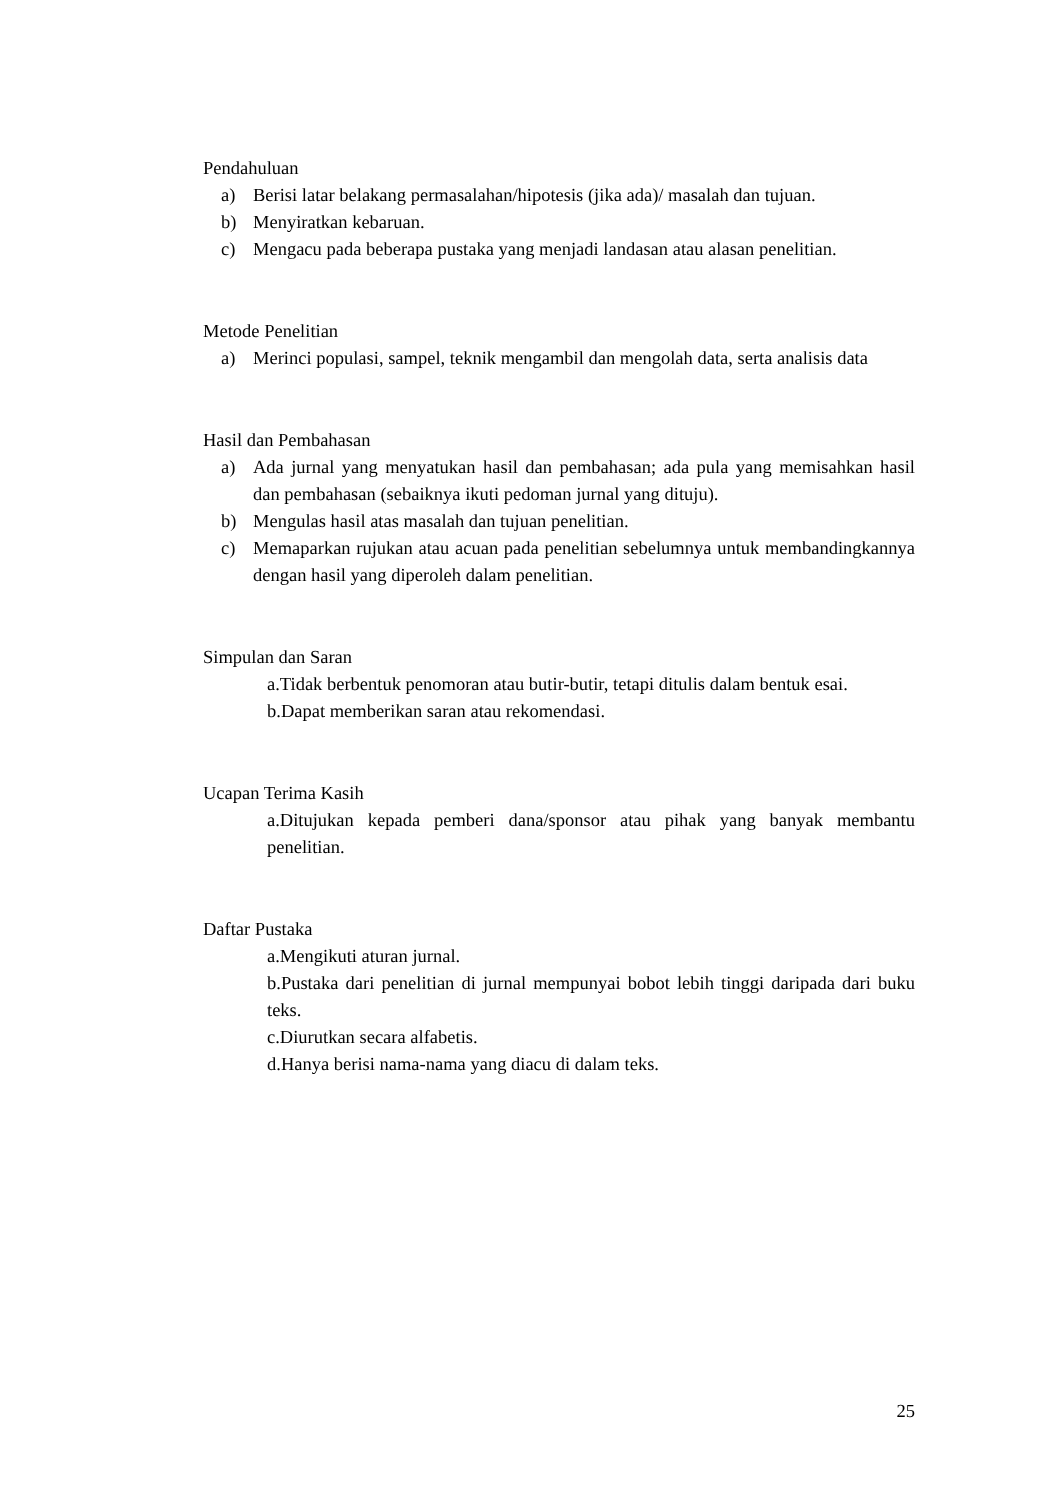Pendahuluan
a) Berisi latar belakang permasalahan/hipotesis (jika ada)/ masalah dan tujuan.
b) Menyiratkan kebaruan.
c) Mengacu pada beberapa pustaka yang menjadi landasan atau alasan penelitian.
Metode Penelitian
a) Merinci populasi, sampel, teknik mengambil dan mengolah data, serta analisis data
Hasil dan Pembahasan
a) Ada jurnal yang menyatukan hasil dan pembahasan; ada pula yang memisahkan hasil dan pembahasan (sebaiknya ikuti pedoman jurnal yang dituju).
b) Mengulas hasil atas masalah dan tujuan penelitian.
c) Memaparkan rujukan atau acuan pada penelitian sebelumnya untuk membandingkannya dengan hasil yang diperoleh dalam penelitian.
Simpulan dan Saran
a.Tidak berbentuk penomoran atau butir-butir, tetapi ditulis dalam bentuk esai.
b.Dapat memberikan saran atau rekomendasi.
Ucapan Terima Kasih
a.Ditujukan kepada pemberi dana/sponsor atau pihak yang banyak membantu penelitian.
Daftar Pustaka
a.Mengikuti aturan jurnal.
b.Pustaka dari penelitian di jurnal mempunyai bobot lebih tinggi daripada dari buku teks.
c.Diurutkan secara alfabetis.
d.Hanya berisi nama-nama yang diacu di dalam teks.
25